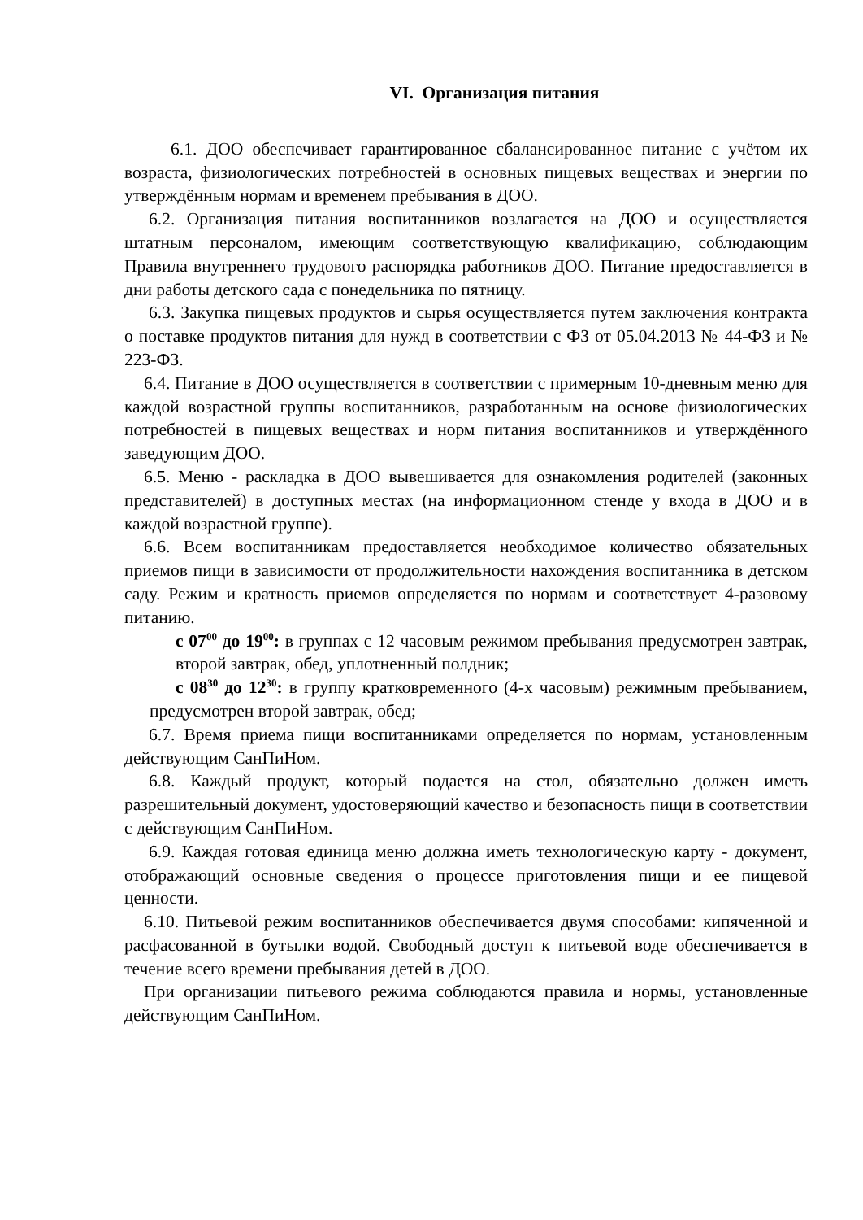VI. Организация питания
6.1. ДОО обеспечивает гарантированное сбалансированное питание с учётом их возраста, физиологических потребностей в основных пищевых веществах и энергии по утверждённым нормам и временем пребывания в ДОО.
6.2. Организация питания воспитанников возлагается на ДОО и осуществляется штатным персоналом, имеющим соответствующую квалификацию, соблюдающим Правила внутреннего трудового распорядка работников ДОО. Питание предоставляется в дни работы детского сада с понедельника по пятницу.
6.3. Закупка пищевых продуктов и сырья осуществляется путем заключения контракта о поставке продуктов питания для нужд в соответствии с ФЗ от 05.04.2013 № 44-ФЗ и № 223-ФЗ.
6.4. Питание в ДОО осуществляется в соответствии с примерным 10-дневным меню для каждой возрастной группы воспитанников, разработанным на основе физиологических потребностей в пищевых веществах и норм питания воспитанников и утверждённого заведующим ДОО.
6.5. Меню - раскладка в ДОО вывешивается для ознакомления родителей (законных представителей) в доступных местах (на информационном стенде у входа в ДОО и в каждой возрастной группе).
6.6. Всем воспитанникам предоставляется необходимое количество обязательных приемов пищи в зависимости от продолжительности нахождения воспитанника в детском саду. Режим и кратность приемов определяется по нормам и соответствует 4-разовому питанию.
с 07<sup>00</sup> до 19<sup>00</sup>: в группах с 12 часовым режимом пребывания предусмотрен завтрак, второй завтрак, обед, уплотненный полдник;
с 08<sup>30</sup> до 12<sup>30</sup>: в группу кратковременного (4-х часовым) режимным пребыванием, предусмотрен второй завтрак, обед;
6.7. Время приема пищи воспитанниками определяется по нормам, установленным действующим СанПиНом.
6.8. Каждый продукт, который подается на стол, обязательно должен иметь разрешительный документ, удостоверяющий качество и безопасность пищи в соответствии с действующим СанПиНом.
6.9. Каждая готовая единица меню должна иметь технологическую карту - документ, отображающий основные сведения о процессе приготовления пищи и ее пищевой ценности.
6.10. Питьевой режим воспитанников обеспечивается двумя способами: кипяченной и расфасованной в бутылки водой. Свободный доступ к питьевой воде обеспечивается в течение всего времени пребывания детей в ДОО.
При организации питьевого режима соблюдаются правила и нормы, установленные действующим СанПиНом.